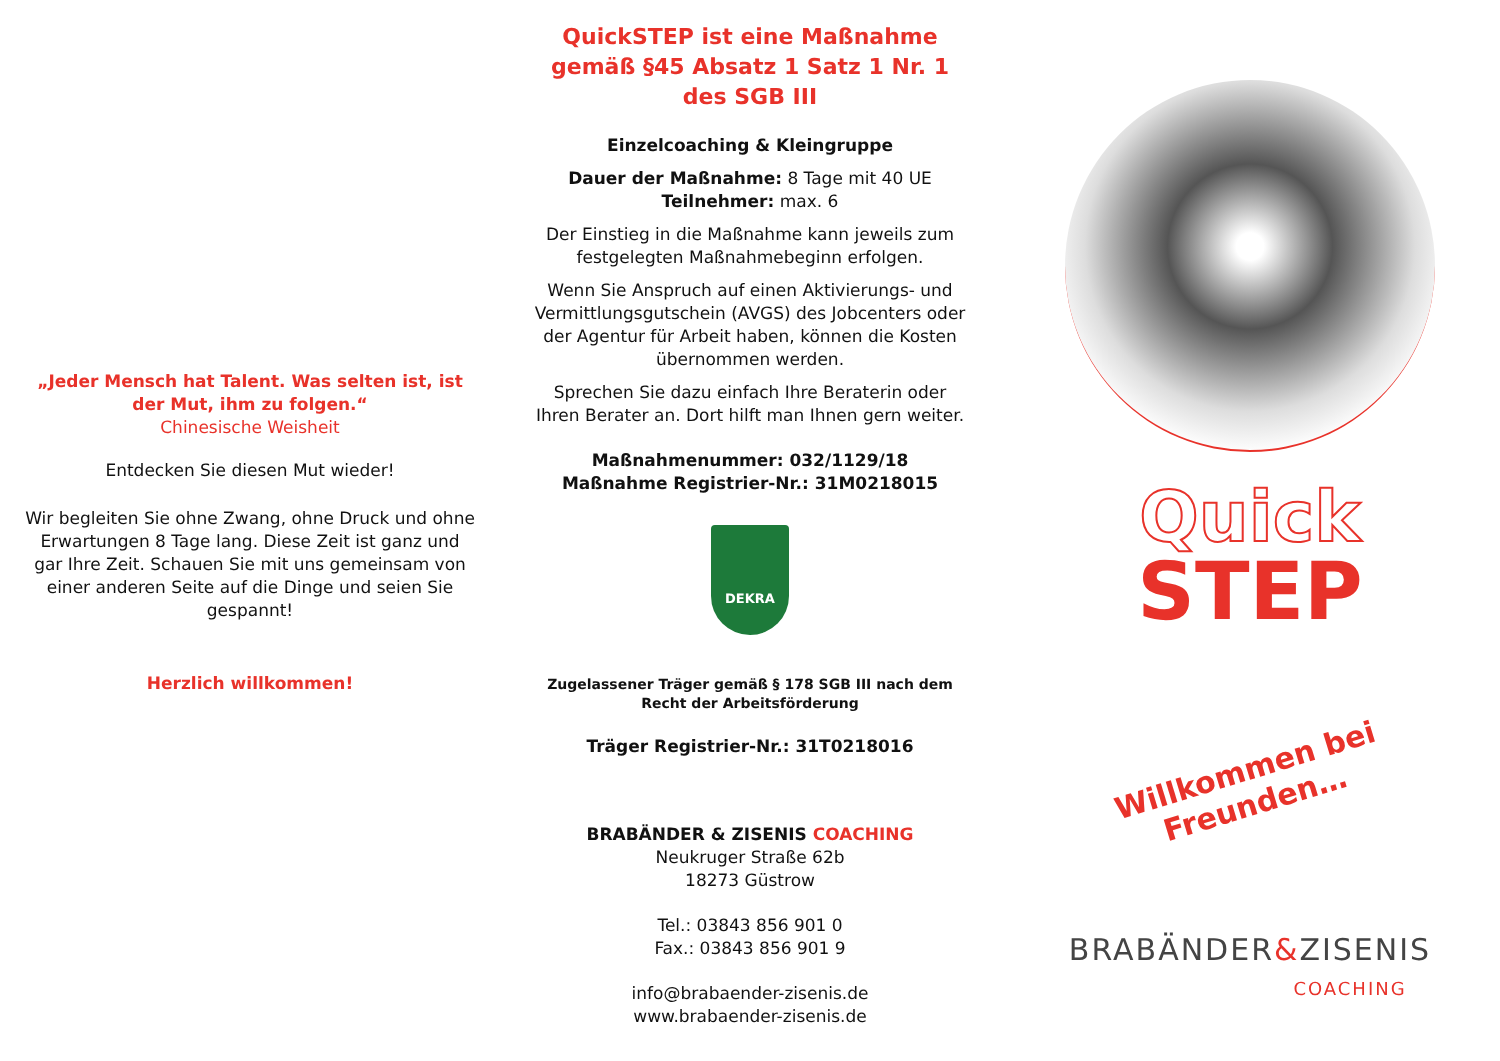„Jeder Mensch hat Talent. Was selten ist, ist der Mut, ihm zu folgen.“
Chinesische Weisheit
Entdecken Sie diesen Mut wieder!
Wir begleiten Sie ohne Zwang, ohne Druck und ohne Erwartungen 8 Tage lang. Diese Zeit ist ganz und gar Ihre Zeit. Schauen Sie mit uns gemeinsam von einer anderen Seite auf die Dinge und seien Sie gespannt!
Herzlich willkommen!
QuickSTEP ist eine Maßnahme gemäß §45 Absatz 1 Satz 1 Nr. 1 des SGB III
Einzelcoaching & Kleingruppe
Dauer der Maßnahme: 8 Tage mit 40 UE
Teilnehmer: max. 6
Der Einstieg in die Maßnahme kann jeweils zum festgelegten Maßnahmebeginn erfolgen.
Wenn Sie Anspruch auf einen Aktivierungs- und Vermittlungsgutschein (AVGS) des Jobcenters oder der Agentur für Arbeit haben, können die Kosten übernommen werden.
Sprechen Sie dazu einfach Ihre Beraterin oder Ihren Berater an. Dort hilft man Ihnen gern weiter.
Maßnahmenummer: 032/1129/18
Maßnahme Registrier-Nr.: 31M0218015
DEKRA
Zugelassener Träger gemäß § 178 SGB III nach dem Recht der Arbeitsförderung
Träger Registrier-Nr.: 31T0218016
BRABÄNDER & ZISENIS COACHING
Neukruger Straße 62b
18273 Güstrow
Tel.: 03843 856 901 0
Fax.: 03843 856 901 9
info@brabaender-zisenis.de
www.brabaender-zisenis.de
Quick
STEP
Willkommen bei Freunden…
BRABÄNDER&ZISENIS
COACHING